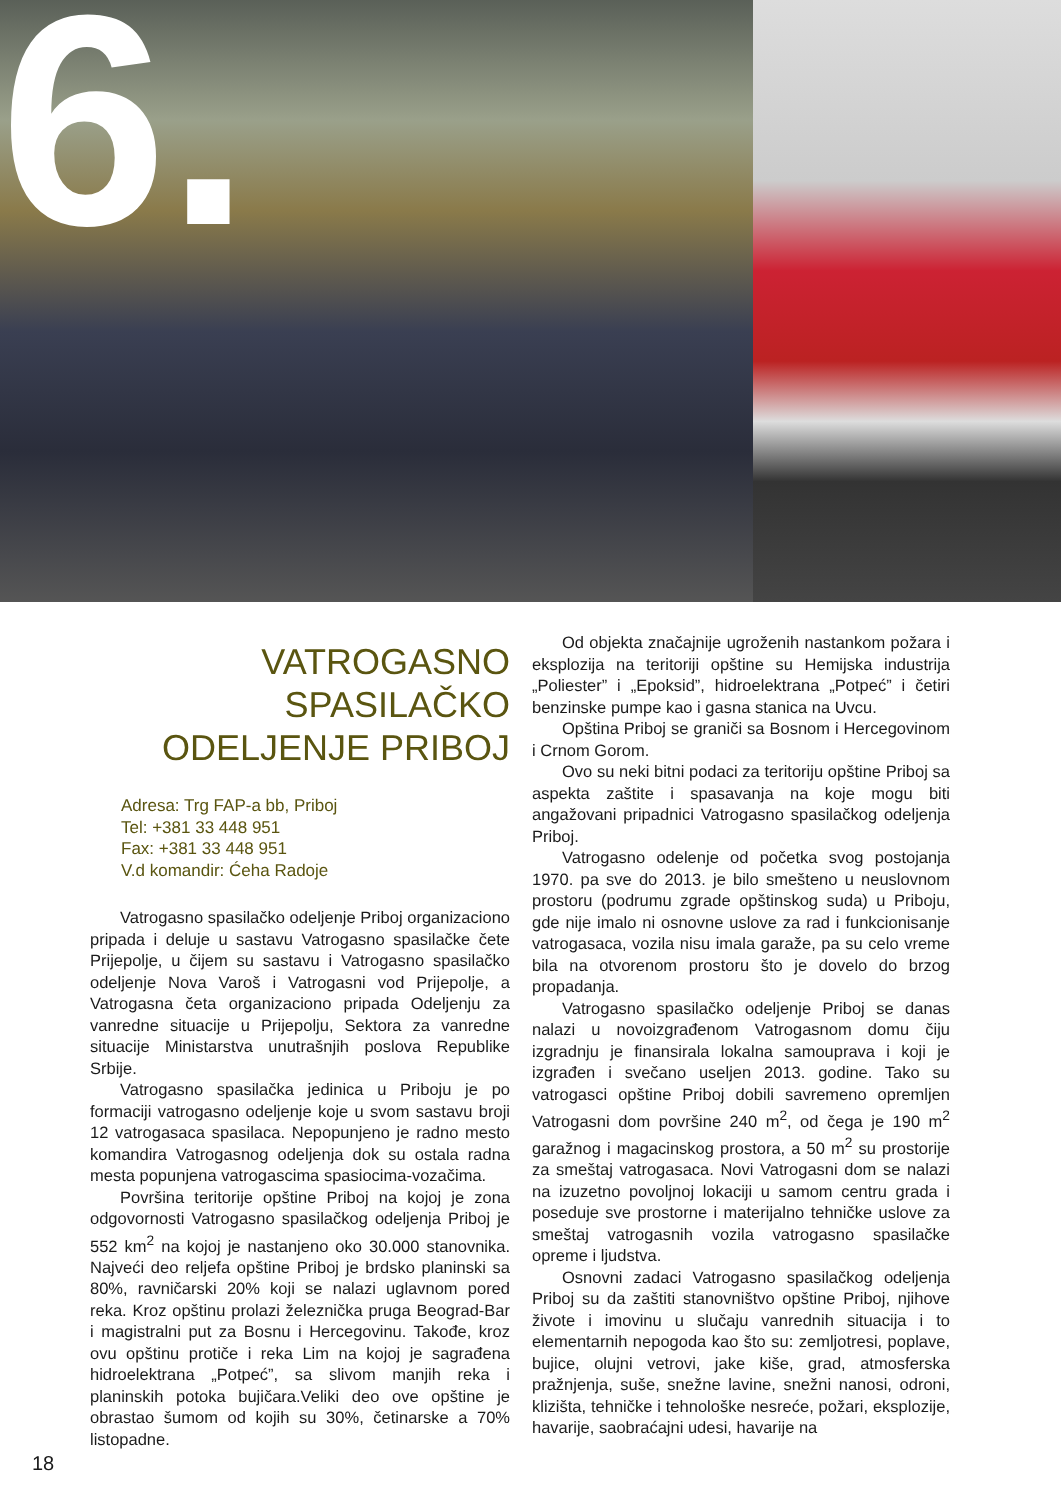6.
VATROGASNO
SPASILAČKO
ODELJENJE PRIBOJ
Adresa: Trg FAP-a bb, Priboj
Tel: +381 33 448 951
Fax: +381 33 448 951
V.d komandir: Ćeha Radoje
Vatrogasno spasilačko odeljenje Priboj organizaciono pripada i deluje u sastavu Vatrogasno spasilačke čete Prijepolje, u čijem su sastavu i Vatrogasno spasilačko odeljenje Nova Varoš i Vatrogasni vod Prijepolje, a Vatrogasna četa organizaciono pripada Odeljenju za vanredne situacije u Prijepolju, Sektora za vanredne situacije Ministarstva unutrašnjih poslova Republike Srbije.
Vatrogasno spasilačka jedinica u Priboju je po formaciji vatrogasno odeljenje koje u svom sastavu broji 12 vatrogasaca spasilaca. Nepopunjeno je radno mesto komandira Vatrogasnog odeljenja dok su ostala radna mesta popunjena vatrogascima spasiocima-vozačima.
Površina teritorije opštine Priboj na kojoj je zona odgovornosti Vatrogasno spasilačkog odeljenja Priboj je 552 km<sup>2</sup> na kojoj je nastanjeno oko 30.000 stanovnika. Najveći deo reljefa opštine Priboj je brdsko planinski sa 80%, ravničarski 20% koji se nalazi uglavnom pored reka. Kroz opštinu prolazi železnička pruga Beograd-Bar i magistralni put za Bosnu i Hercegovinu. Takođe, kroz ovu opštinu protiče i reka Lim na kojoj je sagrađena hidroelektrana „Potpeć”, sa slivom manjih reka i planinskih potoka bujičara.Veliki deo ove opštine je obrastao šumom od kojih su 30%, četinarske a 70% listopadne.
Od objekta značajnije ugroženih nastankom požara i eksplozija na teritoriji opštine su Hemijska industrija „Poliester” i „Epoksid”, hidroelektrana „Potpeć” i četiri benzinske pumpe kao i gasna stanica na Uvcu.
Opština Priboj se graniči sa Bosnom i Hercegovinom i Crnom Gorom.
Ovo su neki bitni podaci za teritoriju opštine Priboj sa aspekta zaštite i spasavanja na koje mogu biti angažovani pripadnici Vatrogasno spasilačkog odeljenja Priboj.
Vatrogasno odelenje od početka svog postojanja 1970. pa sve do 2013. je bilo smešteno u neuslovnom prostoru (podrumu zgrade opštinskog suda) u Priboju, gde nije imalo ni osnovne uslove za rad i funkcionisanje vatrogasaca, vozila nisu imala garaže, pa su celo vreme bila na otvorenom prostoru što je dovelo do brzog propadanja.
Vatrogasno spasilačko odeljenje Priboj se danas nalazi u novoizgrađenom Vatrogasnom domu čiju izgradnju je finansirala lokalna samouprava i koji je izgrađen i svečano useljen 2013. godine. Tako su vatrogasci opštine Priboj dobili savremeno opremljen Vatrogasni dom površine 240 m<sup>2</sup>, od čega je 190 m<sup>2</sup> garažnog i magacinskog prostora, a 50 m<sup>2</sup> su prostorije za smeštaj vatrogasaca. Novi Vatrogasni dom se nalazi na izuzetno povoljnoj lokaciji u samom centru grada i poseduje sve prostorne i materijalno tehničke uslove za smeštaj vatrogasnih vozila vatrogasno spasilačke opreme i ljudstva.
Osnovni zadaci Vatrogasno spasilačkog odeljenja Priboj su da zaštiti stanovništvo opštine Priboj, njihove živote i imovinu u slučaju vanrednih situacija i to elementarnih nepogoda kao što su: zemljotresi, poplave, bujice, olujni vetrovi, jake kiše, grad, atmosferska pražnjenja, suše, snežne lavine, snežni nanosi, odroni, klizišta, tehničke i tehnološke nesreće, požari, eksplozije, havarije, saobraćajni udesi, havarije na
18